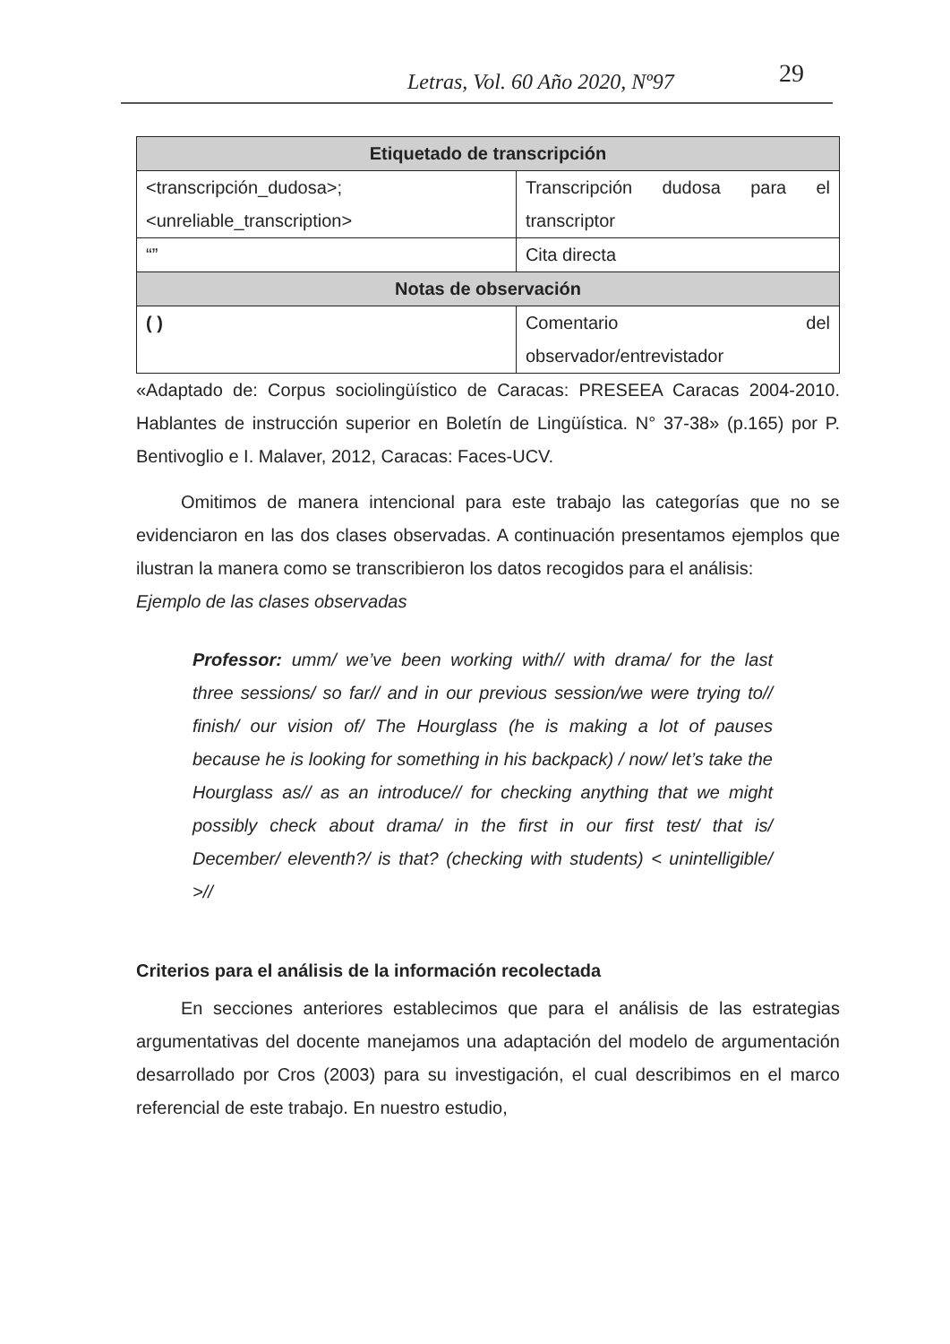Letras, Vol. 60 Año 2020, Nº97 29
| Etiquetado de transcripción | |
| --- | --- |
| <transcripción_dudosa>; <unreliable_transcription> | Transcripción dudosa para el transcriptor |
| “” | Cita directa |
| Notas de observación | |
| ( ) | Comentario del observador/entrevistador |
«Adaptado de: Corpus sociolingüístico de Caracas: PRESEEA Caracas 2004-2010. Hablantes de instrucción superior en Boletín de Lingüística. N° 37-38» (p.165) por P. Bentivoglio e I. Malaver, 2012, Caracas: Faces-UCV.
Omitimos de manera intencional para este trabajo las categorías que no se evidenciaron en las dos clases observadas. A continuación presentamos ejemplos que ilustran la manera como se transcribieron los datos recogidos para el análisis:
Ejemplo de las clases observadas
Professor: umm/ we’ve been working with// with drama/ for the last three sessions/ so far// and in our previous session/we were trying to// finish/ our vision of/ The Hourglass (he is making a lot of pauses because he is looking for something in his backpack) / now/ let’s take the Hourglass as// as an introduce// for checking anything that we might possibly check about drama/ in the first in our first test/ that is/ December/ eleventh?/ is that? (checking with students) < unintelligible/ >//
Criterios para el análisis de la información recolectada
En secciones anteriores establecimos que para el análisis de las estrategias argumentativas del docente manejamos una adaptación del modelo de argumentación desarrollado por Cros (2003) para su investigación, el cual describimos en el marco referencial de este trabajo. En nuestro estudio,